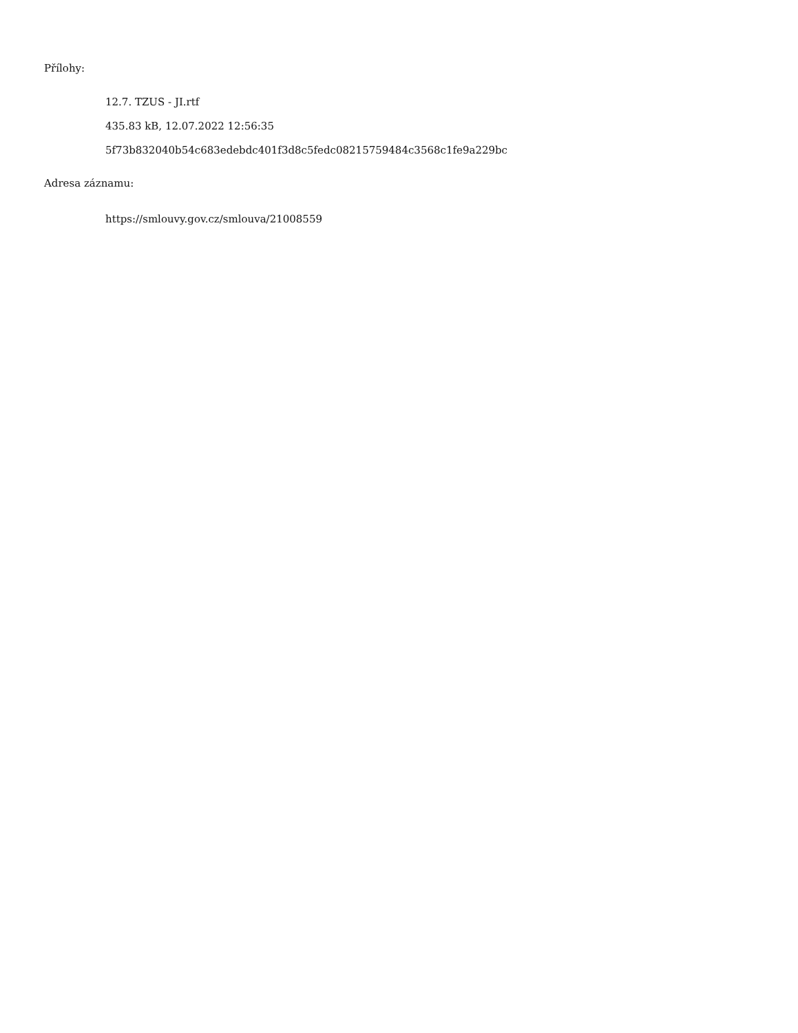Přílohy:
12.7. TZUS - JI.rtf
435.83 kB, 12.07.2022 12:56:35
5f73b832040b54c683edebdc401f3d8c5fedc08215759484c3568c1fe9a229bc
Adresa záznamu:
https://smlouvy.gov.cz/smlouva/21008559